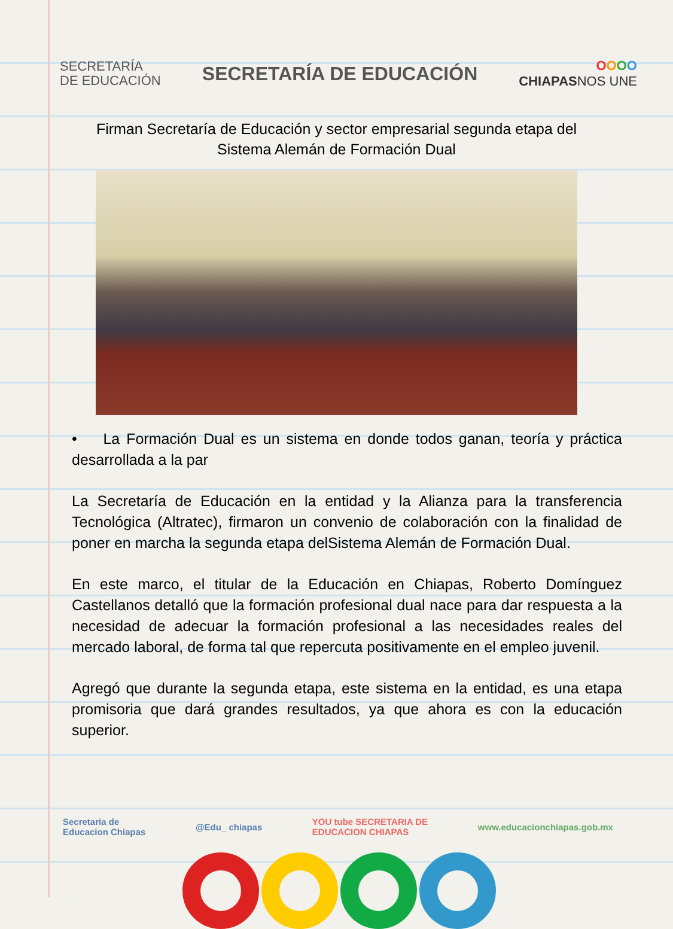SECRETARÍA
DE EDUCACIÓN
SECRETARÍA DE EDUCACIÓN
OOOO
CHIAPASNOS UNE
Firman Secretaría de Educación y sector empresarial segunda etapa del
Sistema Alemán de Formación Dual
• La Formación Dual es un sistema en donde todos ganan, teoría y práctica desarrollada a la par
La Secretaría de Educación en la entidad y la Alianza para la transferencia Tecnológica (Altratec), firmaron un convenio de colaboración con la finalidad de poner en marcha la segunda etapa delSistema Alemán de Formación Dual.
En este marco, el titular de la Educación en Chiapas, Roberto Domínguez Castellanos detalló que la formación profesional dual nace para dar respuesta a la necesidad de adecuar la formación profesional a las necesidades reales del mercado laboral, de forma tal que repercuta positivamente en el empleo juvenil.
Agregó que durante la segunda etapa, este sistema en la entidad, es una etapa promisoria que dará grandes resultados, ya que ahora es con la educación superior.
Secretaria de
Educacion Chiapas
@Edu_ chiapas
YOU tube SECRETARIA DE
EDUCACION CHIAPAS
www.educacionchiapas.gob.mx